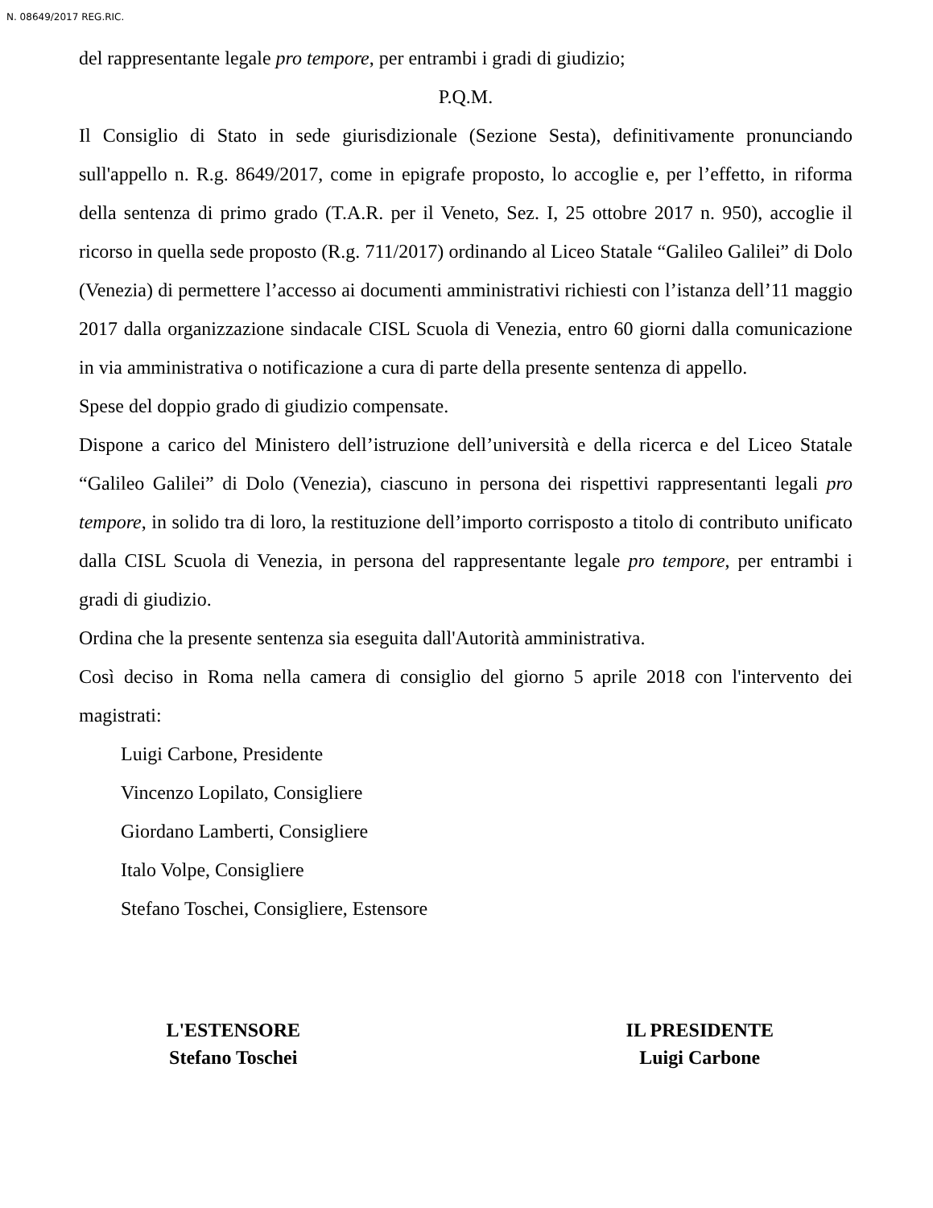N. 08649/2017 REG.RIC.
del rappresentante legale pro tempore, per entrambi i gradi di giudizio;
P.Q.M.
Il Consiglio di Stato in sede giurisdizionale (Sezione Sesta), definitivamente pronunciando sull'appello n. R.g. 8649/2017, come in epigrafe proposto, lo accoglie e, per l’effetto, in riforma della sentenza di primo grado (T.A.R. per il Veneto, Sez. I, 25 ottobre 2017 n. 950), accoglie il ricorso in quella sede proposto (R.g. 711/2017) ordinando al Liceo Statale “Galileo Galilei” di Dolo (Venezia) di permettere l’accesso ai documenti amministrativi richiesti con l’istanza dell’11 maggio 2017 dalla organizzazione sindacale CISL Scuola di Venezia, entro 60 giorni dalla comunicazione in via amministrativa o notificazione a cura di parte della presente sentenza di appello.
Spese del doppio grado di giudizio compensate.
Dispone a carico del Ministero dell’istruzione dell’università e della ricerca e del Liceo Statale “Galileo Galilei” di Dolo (Venezia), ciascuno in persona dei rispettivi rappresentanti legali pro tempore, in solido tra di loro, la restituzione dell’importo corrisposto a titolo di contributo unificato dalla CISL Scuola di Venezia, in persona del rappresentante legale pro tempore, per entrambi i gradi di giudizio.
Ordina che la presente sentenza sia eseguita dall'Autorità amministrativa.
Così deciso in Roma nella camera di consiglio del giorno 5 aprile 2018 con l'intervento dei magistrati:
Luigi Carbone, Presidente
Vincenzo Lopilato, Consigliere
Giordano Lamberti, Consigliere
Italo Volpe, Consigliere
Stefano Toschei, Consigliere, Estensore
L'ESTENSORE
Stefano Toschei
IL PRESIDENTE
Luigi Carbone